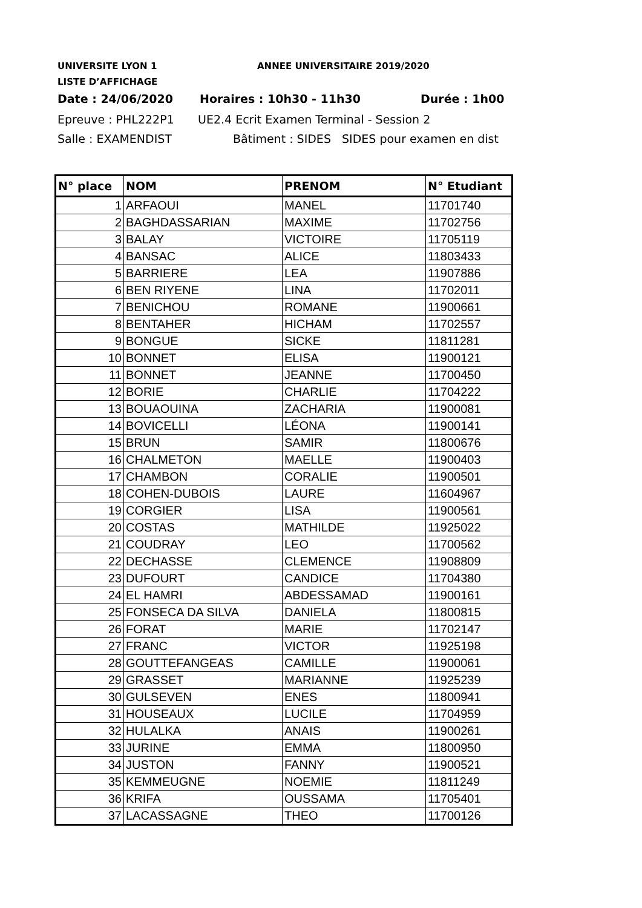UNIVERSITE LYON 1 ANNEE UNIVERSITAIRE 2019/2020
LISTE D’AFFICHAGE
Date : 24/06/2020 Horaires : 10h30 - 11h30 Durée : 1h00
Epreuve : PHL222P1 UE2.4 Ecrit Examen Terminal - Session 2
Salle : EXAMENDIST Bâtiment : SIDES SIDES pour examen en dist
| N° place | NOM | PRENOM | N° Etudiant |
| --- | --- | --- | --- |
| 1 | ARFAOUI | MANEL | 11701740 |
| 2 | BAGHDASSARIAN | MAXIME | 11702756 |
| 3 | BALAY | VICTOIRE | 11705119 |
| 4 | BANSAC | ALICE | 11803433 |
| 5 | BARRIERE | LEA | 11907886 |
| 6 | BEN RIYENE | LINA | 11702011 |
| 7 | BENICHOU | ROMANE | 11900661 |
| 8 | BENTAHER | HICHAM | 11702557 |
| 9 | BONGUE | SICKE | 11811281 |
| 10 | BONNET | ELISA | 11900121 |
| 11 | BONNET | JEANNE | 11700450 |
| 12 | BORIE | CHARLIE | 11704222 |
| 13 | BOUAOUINA | ZACHARIA | 11900081 |
| 14 | BOVICELLI | LÉONA | 11900141 |
| 15 | BRUN | SAMIR | 11800676 |
| 16 | CHALMETON | MAELLE | 11900403 |
| 17 | CHAMBON | CORALIE | 11900501 |
| 18 | COHEN-DUBOIS | LAURE | 11604967 |
| 19 | CORGIER | LISA | 11900561 |
| 20 | COSTAS | MATHILDE | 11925022 |
| 21 | COUDRAY | LEO | 11700562 |
| 22 | DECHASSE | CLEMENCE | 11908809 |
| 23 | DUFOURT | CANDICE | 11704380 |
| 24 | EL HAMRI | ABDESSAMAD | 11900161 |
| 25 | FONSECA DA SILVA | DANIELA | 11800815 |
| 26 | FORAT | MARIE | 11702147 |
| 27 | FRANC | VICTOR | 11925198 |
| 28 | GOUTTEFANGEAS | CAMILLE | 11900061 |
| 29 | GRASSET | MARIANNE | 11925239 |
| 30 | GULSEVEN | ENES | 11800941 |
| 31 | HOUSEAUX | LUCILE | 11704959 |
| 32 | HULALKA | ANAIS | 11900261 |
| 33 | JURINE | EMMA | 11800950 |
| 34 | JUSTON | FANNY | 11900521 |
| 35 | KEMMEUGNE | NOEMIE | 11811249 |
| 36 | KRIFA | OUSSAMA | 11705401 |
| 37 | LACASSAGNE | THEO | 11700126 |